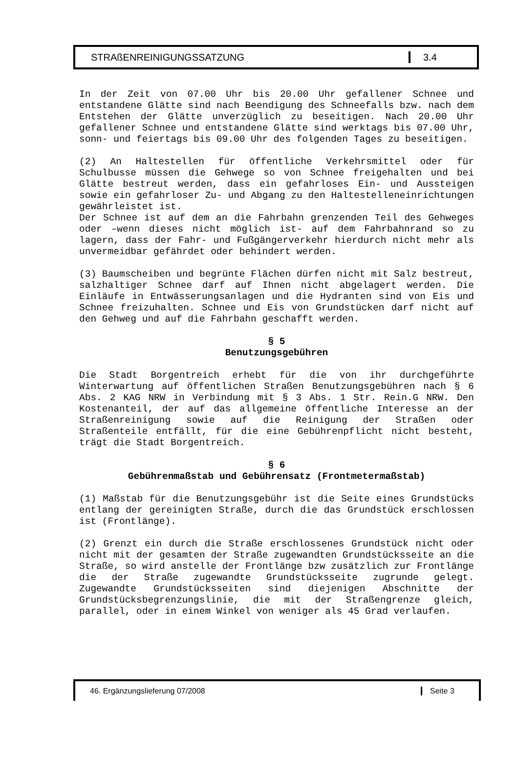STRAßENREINIGUNGSSATZUNG 3.4
In der Zeit von 07.00 Uhr bis 20.00 Uhr gefallener Schnee und entstandene Glätte sind nach Beendigung des Schneefalls bzw. nach dem Entstehen der Glätte unverzüglich zu beseitigen. Nach 20.00 Uhr gefallener Schnee und entstandene Glätte sind werktags bis 07.00 Uhr, sonn- und feiertags bis 09.00 Uhr des folgenden Tages zu beseitigen.
(2) An Haltestellen für öffentliche Verkehrsmittel oder für Schulbusse müssen die Gehwege so von Schnee freigehalten und bei Glätte bestreut werden, dass ein gefahrloses Ein- und Aussteigen sowie ein gefahrloser Zu- und Abgang zu den Haltestelleneinrichtungen gewährleistet ist.
Der Schnee ist auf dem an die Fahrbahn grenzenden Teil des Gehweges oder –wenn dieses nicht möglich ist- auf dem Fahrbahnrand so zu lagern, dass der Fahr- und Fußgängerverkehr hierdurch nicht mehr als unvermeidbar gefährdet oder behindert werden.
(3) Baumscheiben und begrünte Flächen dürfen nicht mit Salz bestreut, salzhaltiger Schnee darf auf Ihnen nicht abgelagert werden. Die Einläufe in Entwässerungsanlagen und die Hydranten sind von Eis und Schnee freizuhalten. Schnee und Eis von Grundstücken darf nicht auf den Gehweg und auf die Fahrbahn geschafft werden.
§ 5
Benutzungsgebühren
Die Stadt Borgentreich erhebt für die von ihr durchgeführte Winterwartung auf öffentlichen Straßen Benutzungsgebühren nach § 6 Abs. 2 KAG NRW in Verbindung mit § 3 Abs. 1 Str. Rein.G NRW. Den Kostenanteil, der auf das allgemeine öffentliche Interesse an der Straßenreinigung sowie auf die Reinigung der Straßen oder Straßenteile entfällt, für die eine Gebührenpflicht nicht besteht, trägt die Stadt Borgentreich.
§ 6
Gebührenmaßstab und Gebührensatz (Frontmetermaßstab)
(1) Maßstab für die Benutzungsgebühr ist die Seite eines Grundstücks entlang der gereinigten Straße, durch die das Grundstück erschlossen ist (Frontlänge).
(2) Grenzt ein durch die Straße erschlossenes Grundstück nicht oder nicht mit der gesamten der Straße zugewandten Grundstücksseite an die Straße, so wird anstelle der Frontlänge bzw zusätzlich zur Frontlänge die der Straße zugewandte Grundstücksseite zugrunde gelegt. Zugewandte Grundstücksseiten sind diejenigen Abschnitte der Grundstücksbegrenzungslinie, die mit der Straßengrenze gleich, parallel, oder in einem Winkel von weniger als 45 Grad verlaufen.
46. Ergänzungslieferung 07/2008 Seite 3